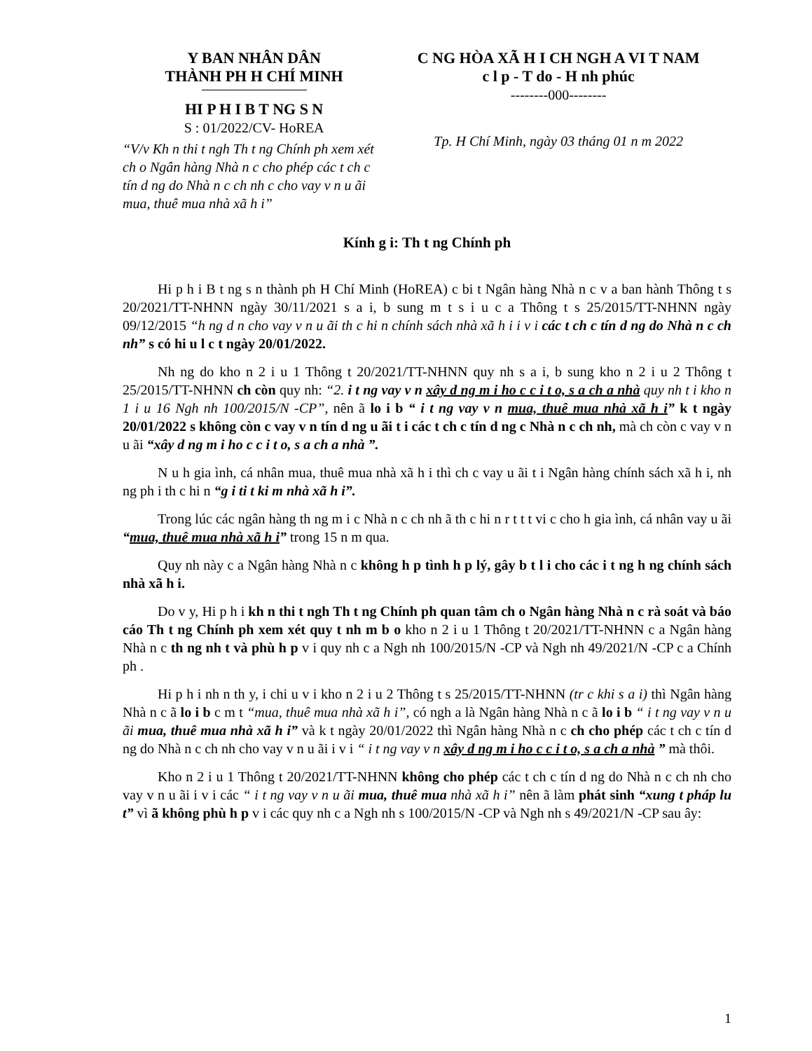Y BAN NHÂN DÂN
THÀNH PH H CHÍ MINH
HI P H I B T NG S N
S : 01/2022/CV- HoREA
“V/v Kh n thi t ngh Th t ng Chính ph xem xét ch o Ngân hàng Nhà n c cho phép các t ch c tín d ng do Nhà n c ch nh c cho vay v n u ãi mua, thuê mua nhà xã h i”
C NG HÒA XÃ H I CH NGH A VI T NAM
c l p - T do - H nh phúc
--------000--------
Tp. H Chí Minh, ngày 03 tháng 01 n m 2022
Kính g i: Th t ng Chính ph
Hi p h i B t ng s n thành ph H Chí Minh (HoREA) c bi t Ngân hàng Nhà n c v a ban hành Thông t s 20/2021/TT-NHNN ngày 30/11/2021 s a i, b sung m t s i u c a Thông t s 25/2015/TT-NHNN ngày 09/12/2015 “h ng d n cho vay v n u ãi th c hi n chính sách nhà xã h i i v i các t ch c tín d ng do Nhà n c ch nh” s có hi u l c t ngày 20/01/2022.
Nh ng do kho n 2 i u 1 Thông t 20/2021/TT-NHNN quy nh s a i, b sung kho n 2 i u 2 Thông t 25/2015/TT-NHNN ch còn quy nh: “2. i t ng vay v n xây d ng m i ho c c i t o, s a ch a nhà quy nh t i kho n 1 i u 16 Ngh nh 100/2015/N -CP”, nên ã lo i b “ i t ng vay v n mua, thuê mua nhà xã h i” k t ngày 20/01/2022 s không còn c vay v n tín d ng u ãi t i các t ch c tín d ng c Nhà n c ch nh, mà ch còn c vay v n u ãi “xây d ng m i ho c c i t o, s a ch a nhà ”.
N u h gia ình, cá nhân mua, thuê mua nhà xã h i thì ch c vay u ãi t i Ngân hàng chính sách xã h i, nh ng ph i th c hi n “g i ti t ki m nhà xã h i”.
Trong lúc các ngân hàng th ng m i c Nhà n c ch nh ã th c hi n r t t t vi c cho h gia ình, cá nhân vay u ãi “mua, thuê mua nhà xã h i” trong 15 n m qua.
Quy nh này c a Ngân hàng Nhà n c không h p tình h p lý, gây b t l i cho các i t ng h ng chính sách nhà xã h i.
Do v y, Hi p h i kh n thi t ngh Th t ng Chính ph quan tâm ch o Ngân hàng Nhà n c rà soát và báo cáo Th t ng Chính ph xem xét quy t nh m b o kho n 2 i u 1 Thông t 20/2021/TT-NHNN c a Ngân hàng Nhà n c th ng nh t và phù h p v i quy nh c a Ngh nh 100/2015/N -CP và Ngh nh 49/2021/N -CP c a Chính ph .
Hi p h i nh n th y, i chi u v i kho n 2 i u 2 Thông t s 25/2015/TT-NHNN (tr c khi s a i) thì Ngân hàng Nhà n c ã lo i b c m t “mua, thuê mua nhà xã h i”, có ngh a là Ngân hàng Nhà n c ã lo i b “ i t ng vay v n u ãi mua, thuê mua nhà xã h i” và k t ngày 20/01/2022 thì Ngân hàng Nhà n c ch cho phép các t ch c tín d ng do Nhà n c ch nh cho vay v n u ãi i v i “ i t ng vay v n xây d ng m i ho c c i t o, s a ch a nhà ” mà thôi.
Kho n 2 i u 1 Thông t 20/2021/TT-NHNN không cho phép các t ch c tín d ng do Nhà n c ch nh cho vay v n u ãi i v i các “ i t ng vay v n u ãi mua, thuê mua nhà xã h i” nên ã làm phát sinh “xung t pháp lu t” vì ã không phù h p v i các quy nh c a Ngh nh s 100/2015/N -CP và Ngh nh s 49/2021/N -CP sau ây:
1